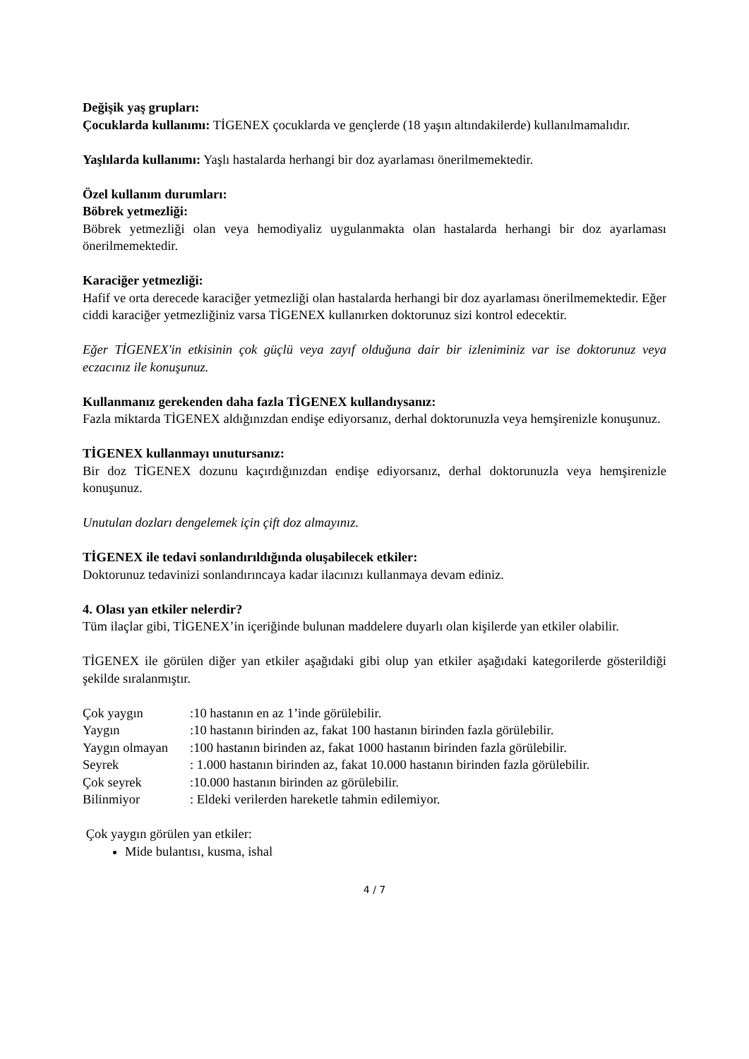Değişik yaş grupları:
Çocuklarda kullanımı: TİGENEX çocuklarda ve gençlerde (18 yaşın altındakilerde) kullanılmamalıdır.
Yaşlılarda kullanımı: Yaşlı hastalarda herhangi bir doz ayarlaması önerilmemektedir.
Özel kullanım durumları:
Böbrek yetmezliği:
Böbrek yetmezliği olan veya hemodiyaliz uygulanmakta olan hastalarda herhangi bir doz ayarlaması önerilmemektedir.
Karaciğer yetmezliği:
Hafif ve orta derecede karaciğer yetmezliği olan hastalarda herhangi bir doz ayarlaması önerilmemektedir. Eğer ciddi karaciğer yetmezliğiniz varsa TİGENEX kullanırken doktorunuz sizi kontrol edecektir.
Eğer TİGENEX'in etkisinin çok güçlü veya zayıf olduğuna dair bir izleniminiz var ise doktorunuz veya eczacınız ile konuşunuz.
Kullanmanız gerekenden daha fazla TİGENEX kullandıysanız:
Fazla miktarda TİGENEX aldığınızdan endişe ediyorsanız, derhal doktorunuzla veya hemşirenizle konuşunuz.
TİGENEX kullanmayı unutursanız:
Bir doz TİGENEX dozunu kaçırdığınızdan endişe ediyorsanız, derhal doktorunuzla veya hemşirenizle konuşunuz.
Unutulan dozları dengelemek için çift doz almayınız.
TİGENEX ile tedavi sonlandırıldığında oluşabilecek etkiler:
Doktorunuz tedavinizi sonlandırıncaya kadar ilacınızı kullanmaya devam ediniz.
4. Olası yan etkiler nelerdir?
Tüm ilaçlar gibi, TİGENEX’in içeriğinde bulunan maddelere duyarlı olan kişilerde yan etkiler olabilir.
TİGENEX ile görülen diğer yan etkiler aşağıdaki gibi olup yan etkiler aşağıdaki kategorilerde gösterildiği şekilde sıralanmıştır.
| Çok yaygın | :10 hastanın en az 1’inde görülebilir. |
| Yaygın | :10 hastanın birinden az, fakat 100 hastanın birinden fazla görülebilir. |
| Yaygın olmayan | :100 hastanın birinden az, fakat 1000 hastanın birinden fazla görülebilir. |
| Seyrek | : 1.000 hastanın birinden az, fakat 10.000 hastanın birinden fazla görülebilir. |
| Çok seyrek | :10.000 hastanın birinden az görülebilir. |
| Bilinmiyor | : Eldeki verilerden hareketle tahmin edilemiyor. |
Çok yaygın görülen yan etkiler:
Mide bulantısı, kusma, ishal
4 / 7